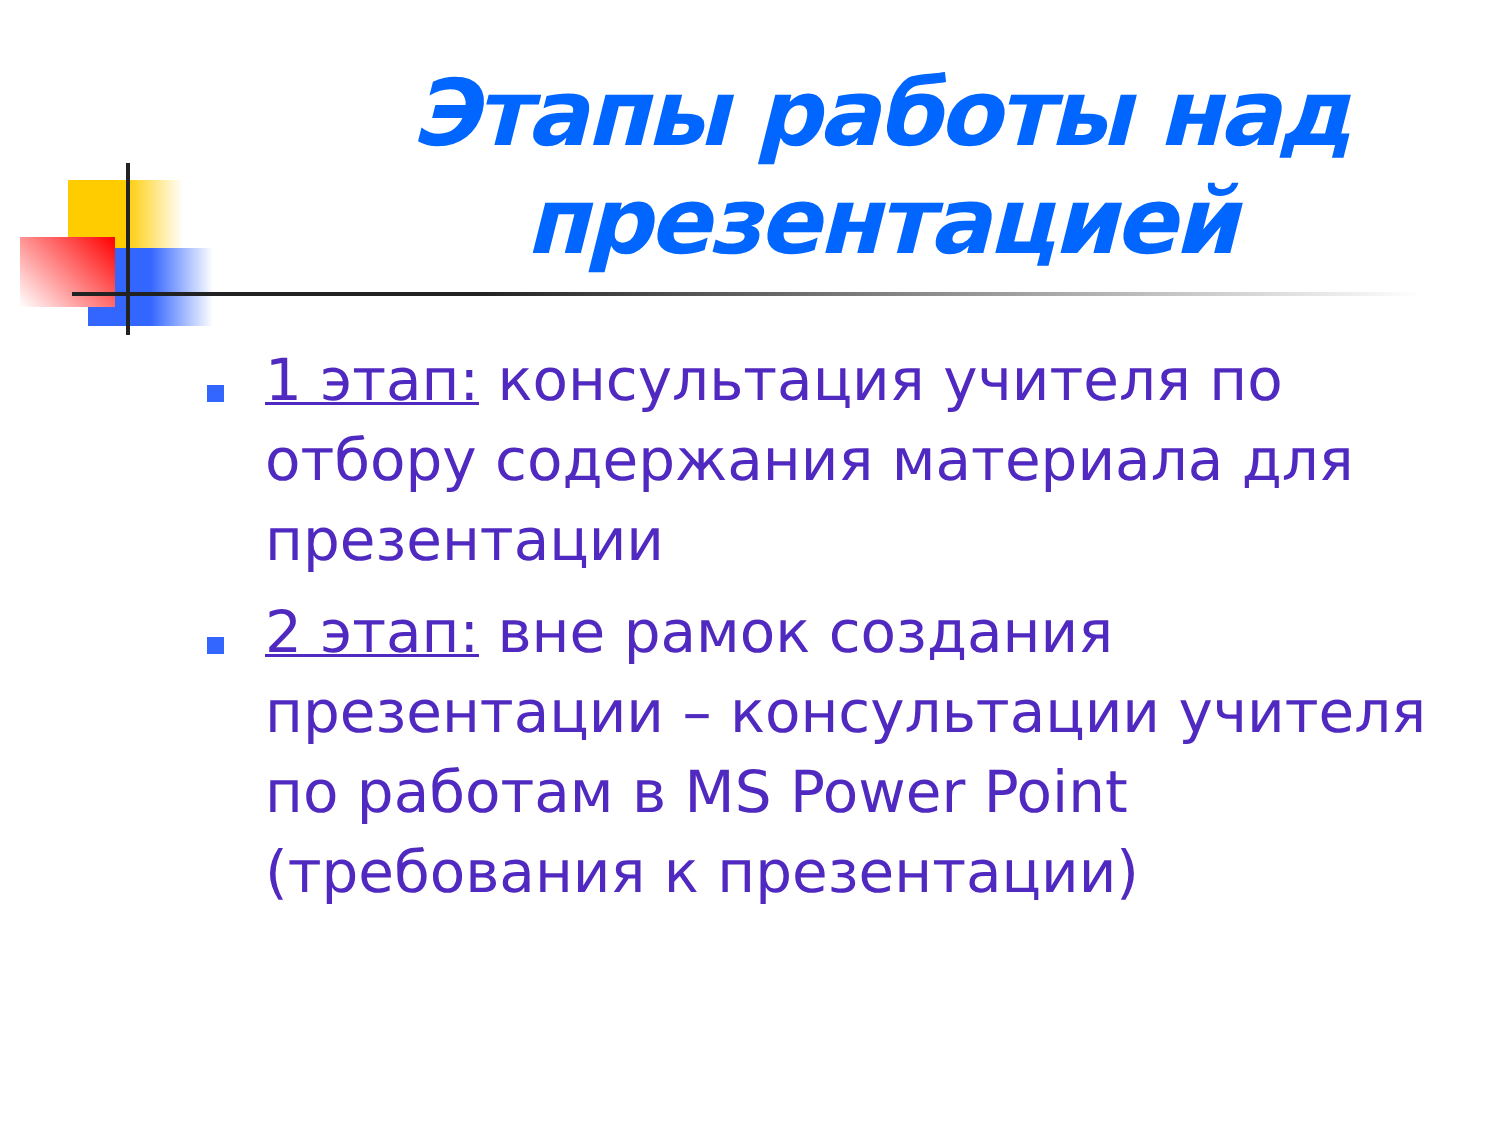Этапы работы над презентацией
1 этап: консультация учителя по отбору содержания материала для презентации
2 этап: вне рамок создания презентации – консультации учителя по работам в MS Power Point (требования к презентации)